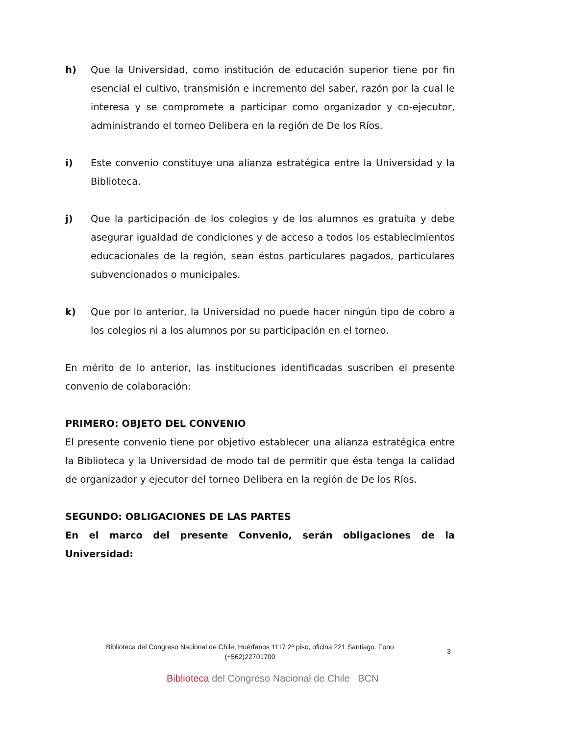h) Que la Universidad, como institución de educación superior tiene por fin esencial el cultivo, transmisión e incremento del saber, razón por la cual le interesa y se compromete a participar como organizador y co-ejecutor, administrando el torneo Delibera en la región de De los Ríos.
i) Este convenio constituye una alianza estratégica entre la Universidad y la Biblioteca.
j) Que la participación de los colegios y de los alumnos es gratuita y debe asegurar igualdad de condiciones y de acceso a todos los establecimientos educacionales de la región, sean éstos particulares pagados, particulares subvencionados o municipales.
k) Que por lo anterior, la Universidad no puede hacer ningún tipo de cobro a los colegios ni a los alumnos por su participación en el torneo.
En mérito de lo anterior, las instituciones identificadas suscriben el presente convenio de colaboración:
PRIMERO: OBJETO DEL CONVENIO
El presente convenio tiene por objetivo establecer una alianza estratégica entre la Biblioteca y la Universidad de modo tal de permitir que ésta tenga la calidad de organizador y ejecutor del torneo Delibera en la región de De los Ríos.
SEGUNDO: OBLIGACIONES DE LAS PARTES
En el marco del presente Convenio, serán obligaciones de la Universidad:
Biblioteca del Congreso Nacional de Chile, Huérfanos 1117 2º piso, oficina 221 Santiago. Fono (+562)22701700
3
Biblioteca del Congreso Nacional de Chile BCN